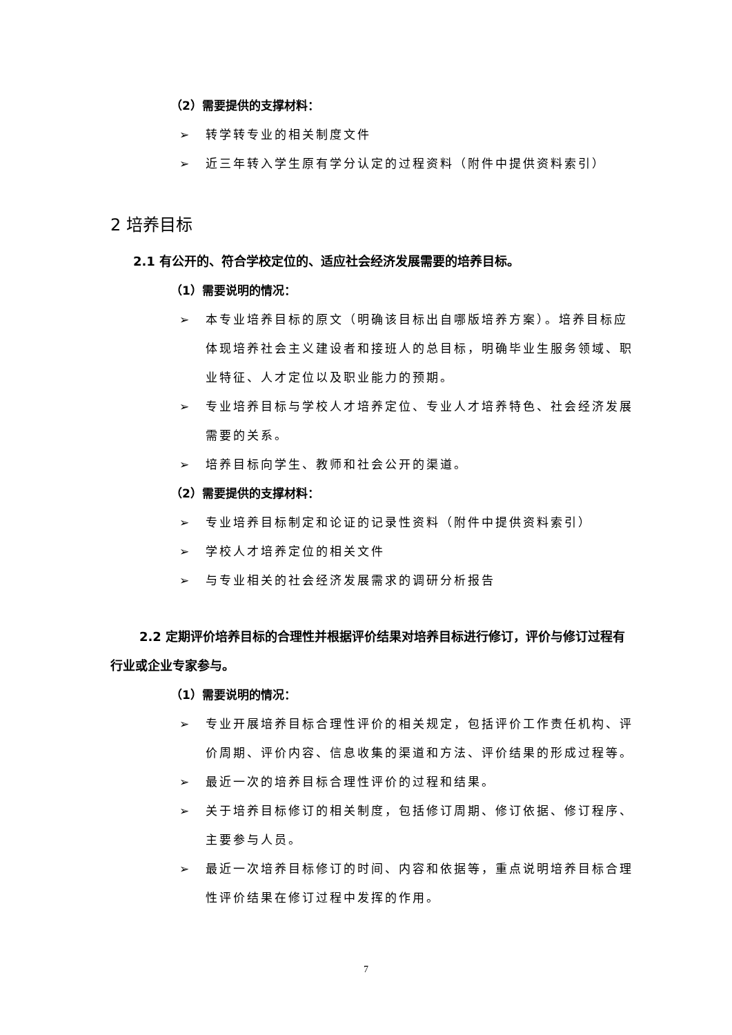（2）需要提供的支撑材料：
➢ 转学转专业的相关制度文件
➢ 近三年转入学生原有学分认定的过程资料（附件中提供资料索引）
2 培养目标
2.1 有公开的、符合学校定位的、适应社会经济发展需要的培养目标。
（1）需要说明的情况：
➢ 本专业培养目标的原文（明确该目标出自哪版培养方案）。培养目标应体现培养社会主义建设者和接班人的总目标，明确毕业生服务领域、职业特征、人才定位以及职业能力的预期。
➢ 专业培养目标与学校人才培养定位、专业人才培养特色、社会经济发展需要的关系。
➢ 培养目标向学生、教师和社会公开的渠道。
（2）需要提供的支撑材料：
➢ 专业培养目标制定和论证的记录性资料（附件中提供资料索引）
➢ 学校人才培养定位的相关文件
➢ 与专业相关的社会经济发展需求的调研分析报告
2.2 定期评价培养目标的合理性并根据评价结果对培养目标进行修订，评价与修订过程有行业或企业专家参与。
（1）需要说明的情况：
➢ 专业开展培养目标合理性评价的相关规定，包括评价工作责任机构、评价周期、评价内容、信息收集的渠道和方法、评价结果的形成过程等。
➢ 最近一次的培养目标合理性评价的过程和结果。
➢ 关于培养目标修订的相关制度，包括修订周期、修订依据、修订程序、主要参与人员。
➢ 最近一次培养目标修订的时间、内容和依据等，重点说明培养目标合理性评价结果在修订过程中发挥的作用。
7